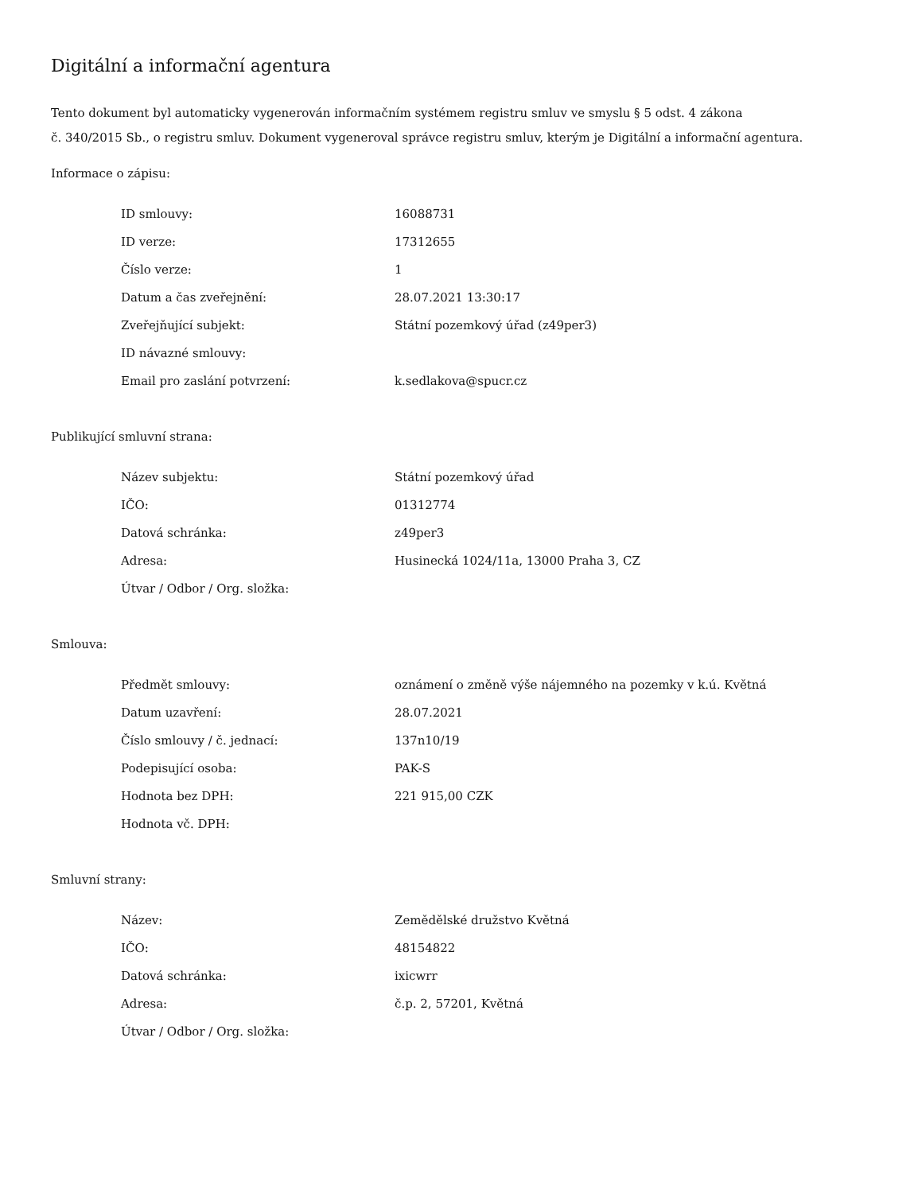Digitální a informační agentura
Tento dokument byl automaticky vygenerován informačním systémem registru smluv ve smyslu § 5 odst. 4 zákona
č. 340/2015 Sb., o registru smluv. Dokument vygeneroval správce registru smluv, kterým je Digitální a informační agentura.
Informace o zápisu:
| ID smlouvy: | 16088731 |
| ID verze: | 17312655 |
| Číslo verze: | 1 |
| Datum a čas zveřejnění: | 28.07.2021 13:30:17 |
| Zveřejňující subjekt: | Státní pozemkový úřad (z49per3) |
| ID návazné smlouvy: | |
| Email pro zaslání potvrzení: | k.sedlakova@spucr.cz |
Publikující smluvní strana:
| Název subjektu: | Státní pozemkový úřad |
| IČO: | 01312774 |
| Datová schránka: | z49per3 |
| Adresa: | Husinecká 1024/11a, 13000 Praha 3, CZ |
| Útvar / Odbor / Org. složka: | |
Smlouva:
| Předmět smlouvy: | oznámení o změně výše nájemného na pozemky v k.ú. Květná |
| Datum uzavření: | 28.07.2021 |
| Číslo smlouvy / č. jednací: | 137n10/19 |
| Podepisující osoba: | PAK-S |
| Hodnota bez DPH: | 221 915,00 CZK |
| Hodnota vč. DPH: | |
Smluvní strany:
| Název: | Zemědělské družstvo Květná |
| IČO: | 48154822 |
| Datová schránka: | ixicwrr |
| Adresa: | č.p. 2, 57201, Květná |
| Útvar / Odbor / Org. složka: | |